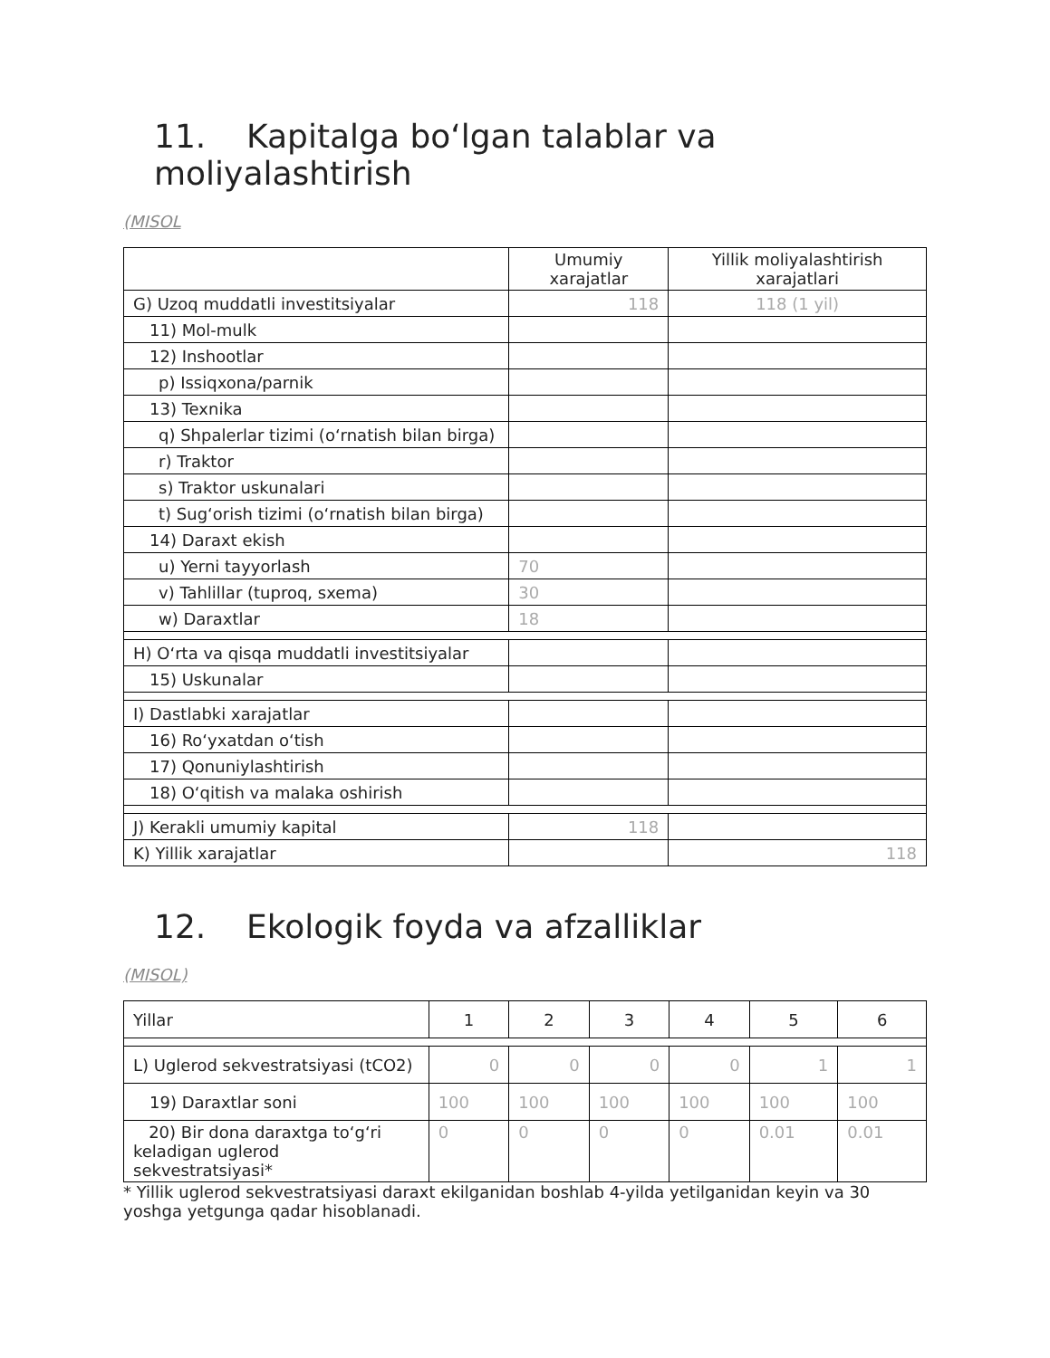11. Kapitalga bo‘lgan talablar va moliyalashtirish
(MISOL
| | Umumiy xarajatlar | Yillik moliyalashtirish xarajatlari |
| --- | --- | --- |
| G) Uzoq muddatli investitsiyalar | 118 | 118 (1 yil) |
| 11) Mol-mulk | | |
| 12) Inshootlar | | |
| p) Issiqxona/parnik | | |
| 13) Texnika | | |
| q) Shpalerlar tizimi (o‘rnatish bilan birga) | | |
| r) Traktor | | |
| s) Traktor uskunalari | | |
| t) Sug‘orish tizimi (o‘rnatish bilan birga) | | |
| 14) Daraxt ekish | | |
| u) Yerni tayyorlash | 70 | |
| v) Tahlillar (tuproq, sxema) | 30 | |
| w) Daraxtlar | 18 | |
| H) O‘rta va qisqa muddatli investitsiyalar | | |
| 15) Uskunalar | | |
| I) Dastlabki xarajatlar | | |
| 16) Ro‘yxatdan o‘tish | | |
| 17) Qonuniylashtirish | | |
| 18) O‘qitish va malaka oshirish | | |
| J) Kerakli umumiy kapital | 118 | |
| K) Yillik xarajatlar | | 118 |
12. Ekologik foyda va afzalliklar
(MISOL)
| Yillar | 1 | 2 | 3 | 4 | 5 | 6 |
| L) Uglerod sekvestratsiyasi (tCO2) | 0 | 0 | 0 | 0 | 1 | 1 |
| 19) Daraxtlar soni | 100 | 100 | 100 | 100 | 100 | 100 |
| 20) Bir dona daraxtga to‘g‘ri keladigan uglerod sekvestratsiyasi* | 0 | 0 | 0 | 0 | 0.01 | 0.01 |
* Yillik uglerod sekvestratsiyasi daraxt ekilganidan boshlab 4-yilda yetilganidan keyin va 30 yoshga yetgunga qadar hisoblanadi.